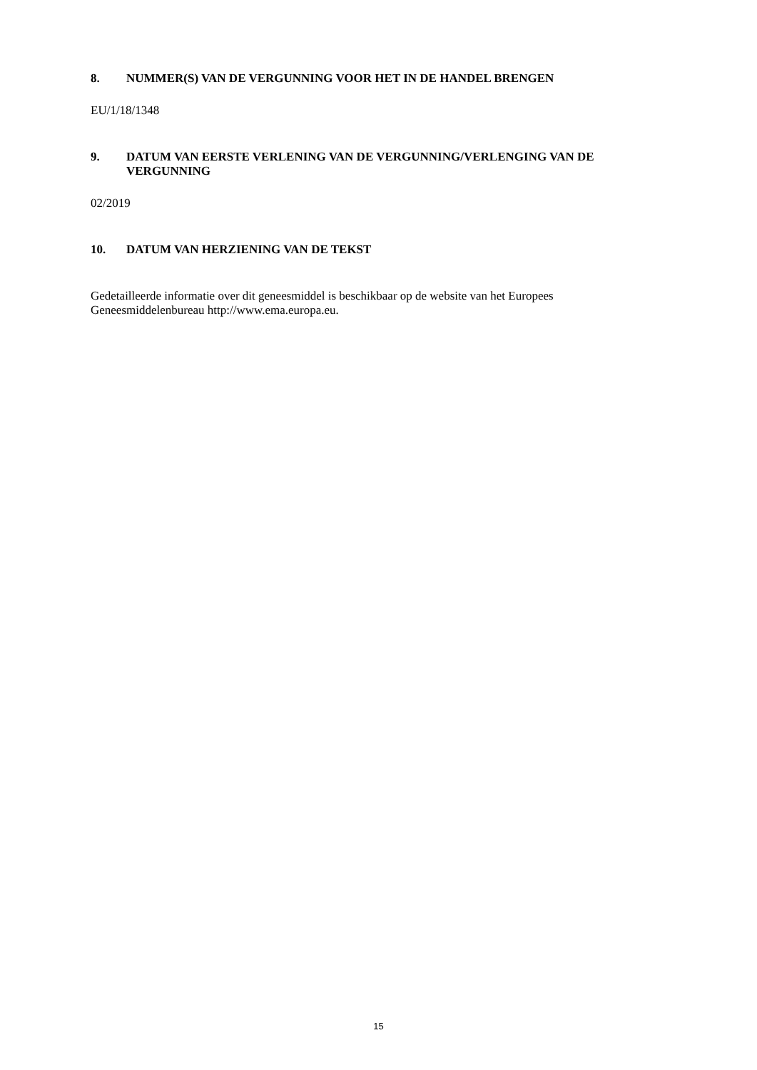8. NUMMER(S) VAN DE VERGUNNING VOOR HET IN DE HANDEL BRENGEN
EU/1/18/1348
9. DATUM VAN EERSTE VERLENING VAN DE VERGUNNING/VERLENGING VAN DE VERGUNNING
02/2019
10. DATUM VAN HERZIENING VAN DE TEKST
Gedetailleerde informatie over dit geneesmiddel is beschikbaar op de website van het Europees Geneesmiddelenbureau http://www.ema.europa.eu.
15